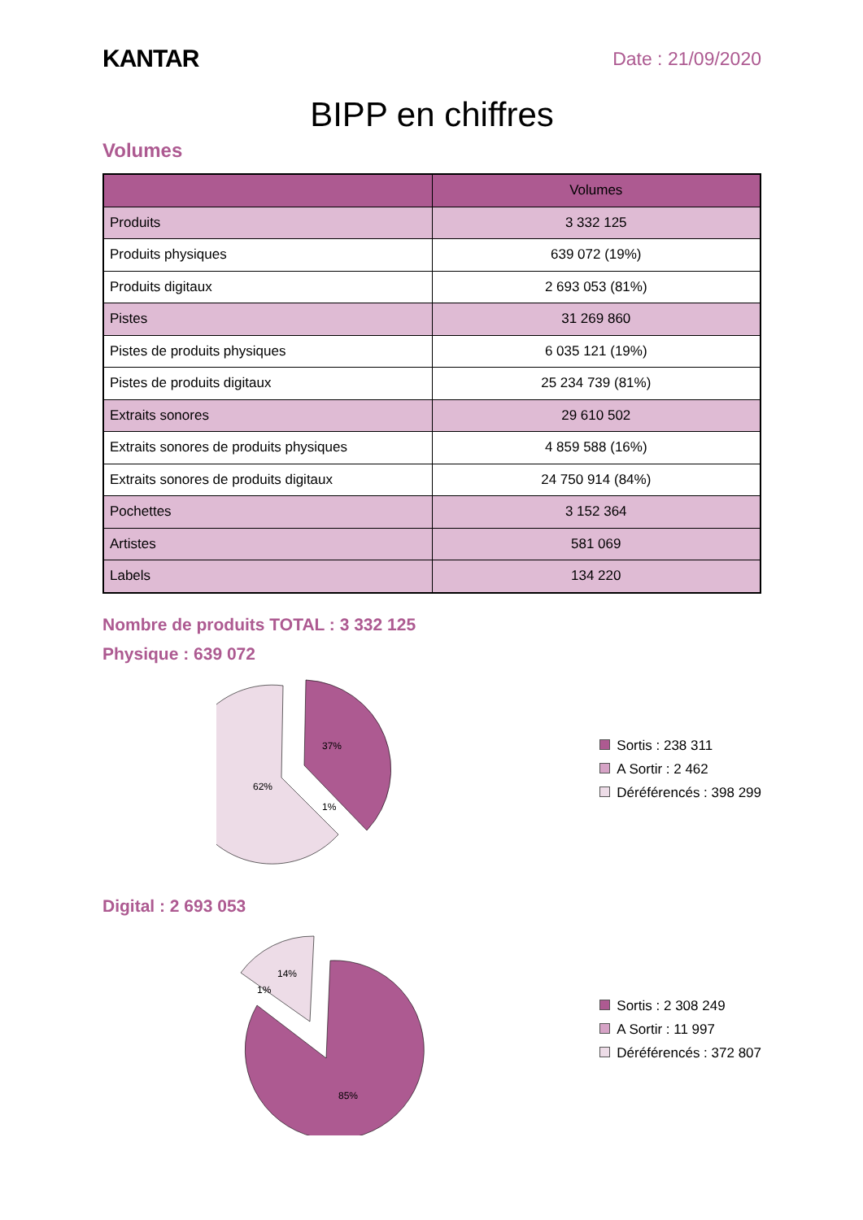KANTAR
Date : 21/09/2020
BIPP en chiffres
Volumes
| | Volumes |
| --- | --- |
| Produits | 3 332 125 |
| Produits physiques | 639 072 (19%) |
| Produits digitaux | 2 693 053 (81%) |
| Pistes | 31 269 860 |
| Pistes de produits physiques | 6 035 121 (19%) |
| Pistes de produits digitaux | 25 234 739 (81%) |
| Extraits sonores | 29 610 502 |
| Extraits sonores de produits physiques | 4 859 588 (16%) |
| Extraits sonores de produits digitaux | 24 750 914 (84%) |
| Pochettes | 3 152 364 |
| Artistes | 581 069 |
| Labels | 134 220 |
Nombre de produits TOTAL : 3 332 125
Physique : 639 072
37%
62%
1%
Sortis : 238 311
A Sortir : 2 462
Déréférencés : 398 299
Digital : 2 693 053
85%
14%
1%
Sortis : 2 308 249
A Sortir : 11 997
Déréférencés : 372 807